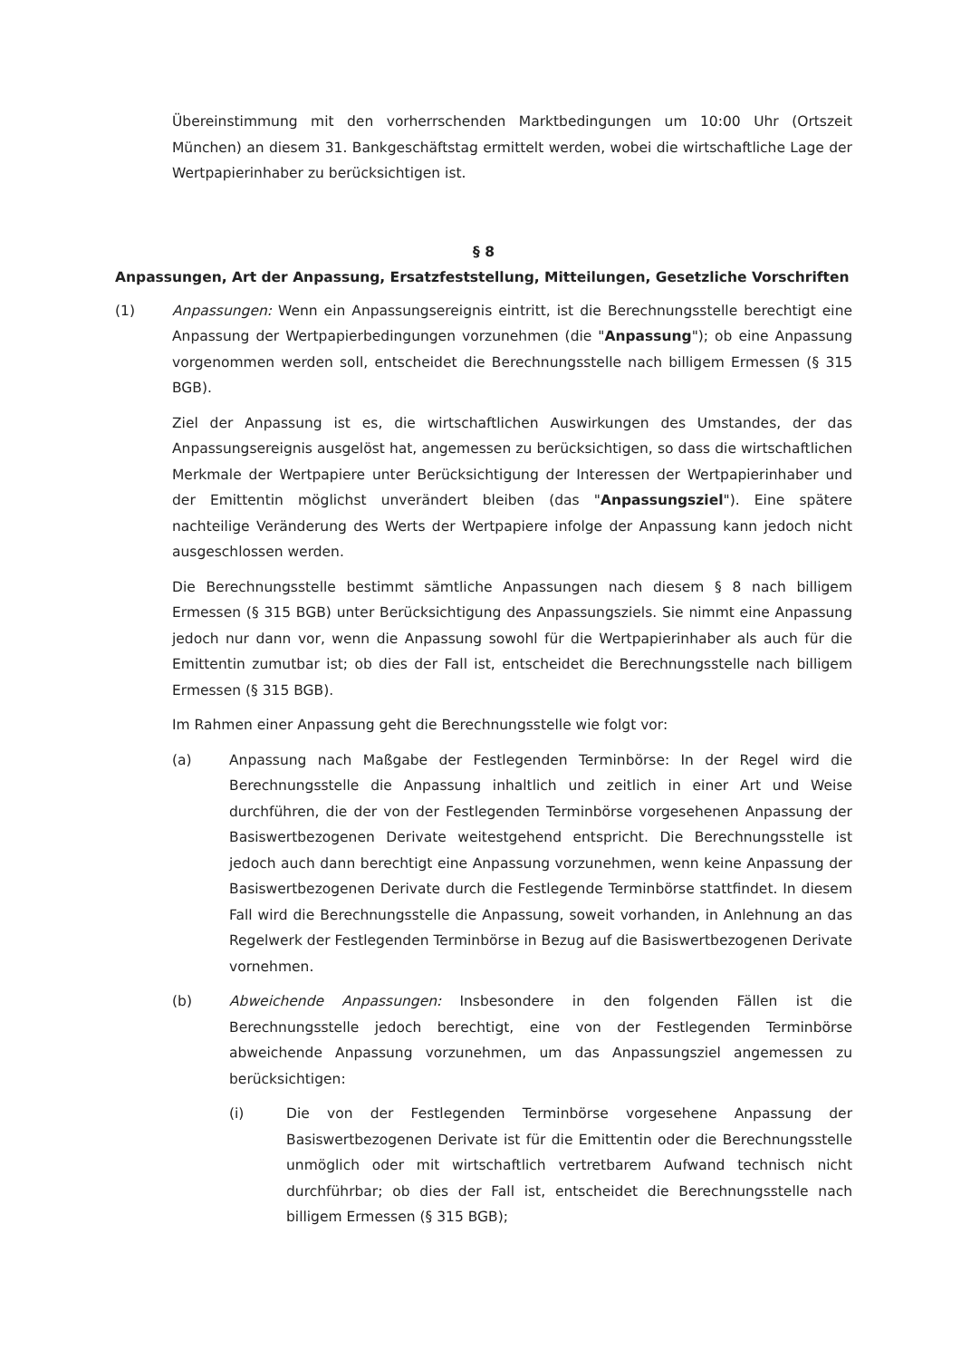Übereinstimmung mit den vorherrschenden Marktbedingungen um 10:00 Uhr (Ortszeit München) an diesem 31. Bankgeschäftstag ermittelt werden, wobei die wirtschaftliche Lage der Wertpapierinhaber zu berücksichtigen ist.
§ 8
Anpassungen, Art der Anpassung, Ersatzfeststellung, Mitteilungen, Gesetzliche Vorschriften
(1) Anpassungen: Wenn ein Anpassungsereignis eintritt, ist die Berechnungsstelle berechtigt eine Anpassung der Wertpapierbedingungen vorzunehmen (die "Anpassung"); ob eine Anpassung vorgenommen werden soll, entscheidet die Berechnungsstelle nach billigem Ermessen (§ 315 BGB).
Ziel der Anpassung ist es, die wirtschaftlichen Auswirkungen des Umstandes, der das Anpassungsereignis ausgelöst hat, angemessen zu berücksichtigen, so dass die wirtschaftlichen Merkmale der Wertpapiere unter Berücksichtigung der Interessen der Wertpapierinhaber und der Emittentin möglichst unverändert bleiben (das "Anpassungsziel"). Eine spätere nachteilige Veränderung des Werts der Wertpapiere infolge der Anpassung kann jedoch nicht ausgeschlossen werden.
Die Berechnungsstelle bestimmt sämtliche Anpassungen nach diesem § 8 nach billigem Ermessen (§ 315 BGB) unter Berücksichtigung des Anpassungsziels. Sie nimmt eine Anpassung jedoch nur dann vor, wenn die Anpassung sowohl für die Wertpapierinhaber als auch für die Emittentin zumutbar ist; ob dies der Fall ist, entscheidet die Berechnungsstelle nach billigem Ermessen (§ 315 BGB).
Im Rahmen einer Anpassung geht die Berechnungsstelle wie folgt vor:
(a) Anpassung nach Maßgabe der Festlegenden Terminbörse: In der Regel wird die Berechnungsstelle die Anpassung inhaltlich und zeitlich in einer Art und Weise durchführen, die der von der Festlegenden Terminbörse vorgesehenen Anpassung der Basiswertbezogenen Derivate weitestgehend entspricht. Die Berechnungsstelle ist jedoch auch dann berechtigt eine Anpassung vorzunehmen, wenn keine Anpassung der Basiswertbezogenen Derivate durch die Festlegende Terminbörse stattfindet. In diesem Fall wird die Berechnungsstelle die Anpassung, soweit vorhanden, in Anlehnung an das Regelwerk der Festlegenden Terminbörse in Bezug auf die Basiswertbezogenen Derivate vornehmen.
(b) Abweichende Anpassungen: Insbesondere in den folgenden Fällen ist die Berechnungsstelle jedoch berechtigt, eine von der Festlegenden Terminbörse abweichende Anpassung vorzunehmen, um das Anpassungsziel angemessen zu berücksichtigen:
(i) Die von der Festlegenden Terminbörse vorgesehene Anpassung der Basiswertbezogenen Derivate ist für die Emittentin oder die Berechnungsstelle unmöglich oder mit wirtschaftlich vertretbarem Aufwand technisch nicht durchführbar; ob dies der Fall ist, entscheidet die Berechnungsstelle nach billigem Ermessen (§ 315 BGB);